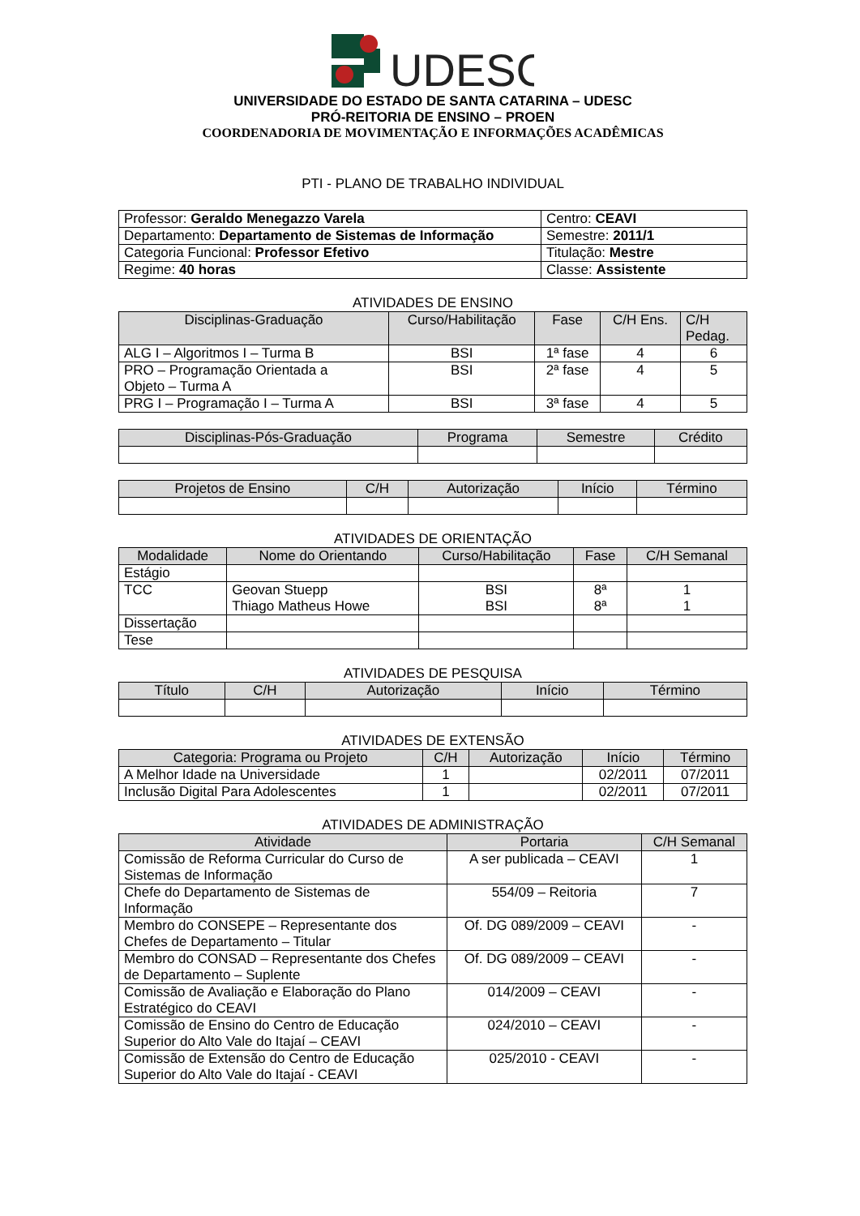UDESC
UNIVERSIDADE DO ESTADO DE SANTA CATARINA – UDESC
PRÓ-REITORIA DE ENSINO – PROEN
COORDENADORIA DE MOVIMENTAÇÃO E INFORMAÇÕES ACADÊMICAS
PTI - PLANO DE TRABALHO INDIVIDUAL
| Professor: Geraldo Menegazzo Varela | Centro: CEAVI |
| Departamento: Departamento de Sistemas de Informação | Semestre: 2011/1 |
| Categoria Funcional: Professor Efetivo | Titulação: Mestre |
| Regime: 40 horas | Classe: Assistente |
ATIVIDADES DE ENSINO
| Disciplinas-Graduação | Curso/Habilitação | Fase | C/H Ens. | C/H Pedag. |
| --- | --- | --- | --- | --- |
| ALG I – Algoritmos I – Turma B | BSI | 1ª fase | 4 | 6 |
| PRO – Programação Orientada a Objeto – Turma A | BSI | 2ª fase | 4 | 5 |
| PRG I – Programação I – Turma A | BSI | 3ª fase | 4 | 5 |
| Disciplinas-Pós-Graduação | Programa | Semestre | Crédito |
| --- | --- | --- | --- |
| Projetos de Ensino | C/H | Autorização | Início | Término |
| --- | --- | --- | --- | --- |
ATIVIDADES DE ORIENTAÇÃO
| Modalidade | Nome do Orientando | Curso/Habilitação | Fase | C/H Semanal |
| --- | --- | --- | --- | --- |
| Estágio | | | | |
| TCC | Geovan Stuepp Thiago Matheus Howe | BSI BSI | 8ª 8ª | 1 1 |
| Dissertação | | | | |
| Tese | | | | |
ATIVIDADES DE PESQUISA
| Título | C/H | Autorização | Início | Término |
| --- | --- | --- | --- | --- |
ATIVIDADES DE EXTENSÃO
| Categoria: Programa ou Projeto | C/H | Autorização | Início | Término |
| --- | --- | --- | --- | --- |
| A Melhor Idade na Universidade | 1 | | 02/2011 | 07/2011 |
| Inclusão Digital Para Adolescentes | 1 | | 02/2011 | 07/2011 |
ATIVIDADES DE ADMINISTRAÇÃO
| Atividade | Portaria | C/H Semanal |
| --- | --- | --- |
| Comissão de Reforma Curricular do Curso de Sistemas de Informação | A ser publicada – CEAVI | 1 |
| Chefe do Departamento de Sistemas de Informação | 554/09 – Reitoria | 7 |
| Membro do CONSEPE – Representante dos Chefes de Departamento – Titular | Of. DG 089/2009 – CEAVI | - |
| Membro do CONSAD – Representante dos Chefes de Departamento – Suplente | Of. DG 089/2009 – CEAVI | - |
| Comissão de Avaliação e Elaboração do Plano Estratégico do CEAVI | 014/2009 – CEAVI | - |
| Comissão de Ensino do Centro de Educação Superior do Alto Vale do Itajaí – CEAVI | 024/2010 – CEAVI | - |
| Comissão de Extensão do Centro de Educação Superior do Alto Vale do Itajaí - CEAVI | 025/2010 - CEAVI | - |